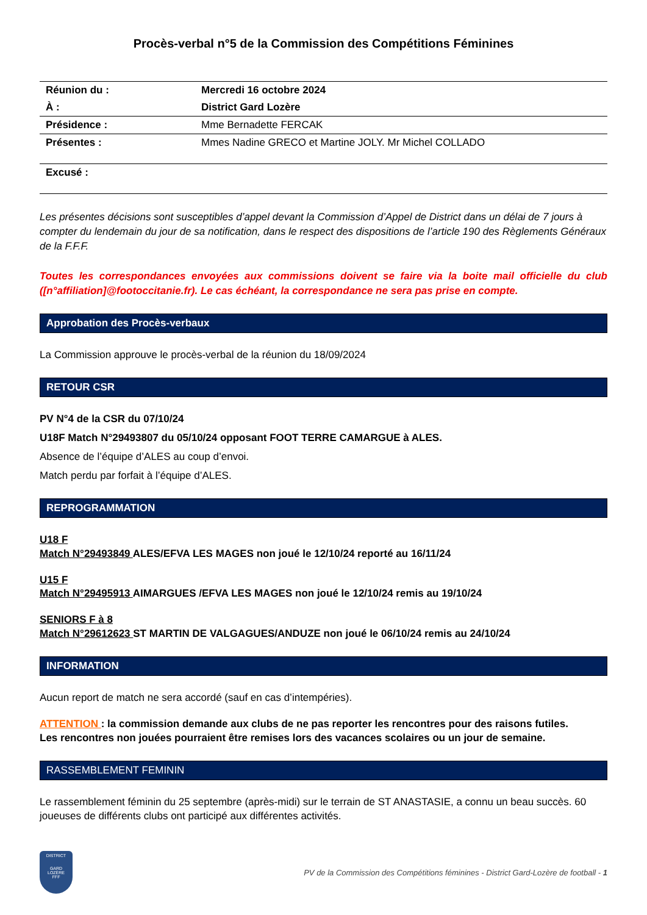Procès-verbal n°5 de la Commission des Compétitions Féminines
| Réunion du : | Mercredi 16 octobre 2024 |
| À : | District Gard Lozère |
| Présidence : | Mme Bernadette FERCAK |
| Présentes : | Mmes Nadine GRECO et Martine JOLY. Mr Michel COLLADO |
| Excusé : | |
Les présentes décisions sont susceptibles d’appel devant la Commission d’Appel de District dans un délai de 7 jours à compter du lendemain du jour de sa notification, dans le respect des dispositions de l’article 190 des Règlements Généraux de la F.F.F.
Toutes les correspondances envoyées aux commissions doivent se faire via la boite mail officielle du club ([n°affiliation]@footoccitanie.fr). Le cas échéant, la correspondance ne sera pas prise en compte.
Approbation des Procès-verbaux
La Commission approuve le procès-verbal de la réunion du 18/09/2024
RETOUR CSR
PV N°4 de la CSR du 07/10/24
U18F Match N°29493807 du 05/10/24 opposant FOOT TERRE CAMARGUE à ALES.
Absence de l’équipe d’ALES au coup d’envoi.
Match perdu par forfait à l’équipe d’ALES.
REPROGRAMMATION
U18 F
Match N°29493849 ALES/EFVA LES MAGES non joué le 12/10/24 reporté au 16/11/24
U15 F
Match N°29495913 AIMARGUES /EFVA LES MAGES non joué le 12/10/24 remis au 19/10/24
SENIORS F à 8
Match N°29612623 ST MARTIN DE VALGAGUES/ANDUZE non joué le 06/10/24 remis au 24/10/24
INFORMATION
Aucun report de match ne sera accordé (sauf en cas d’intempéries).
ATTENTION : la commission demande aux clubs de ne pas reporter les rencontres pour des raisons futiles.
Les rencontres non jouées pourraient être remises lors des vacances scolaires ou un jour de semaine.
RASSEMBLEMENT FEMININ
Le rassemblement féminin du 25 septembre (après-midi) sur le terrain de ST ANASTASIE, a connu un beau succès. 60 joueuses de différents clubs ont participé aux différentes activités.
DISTRICT
GARD
LOZÈRE
FFF
PV de la Commission des Compétitions féminines - District Gard-Lozère de football - 1